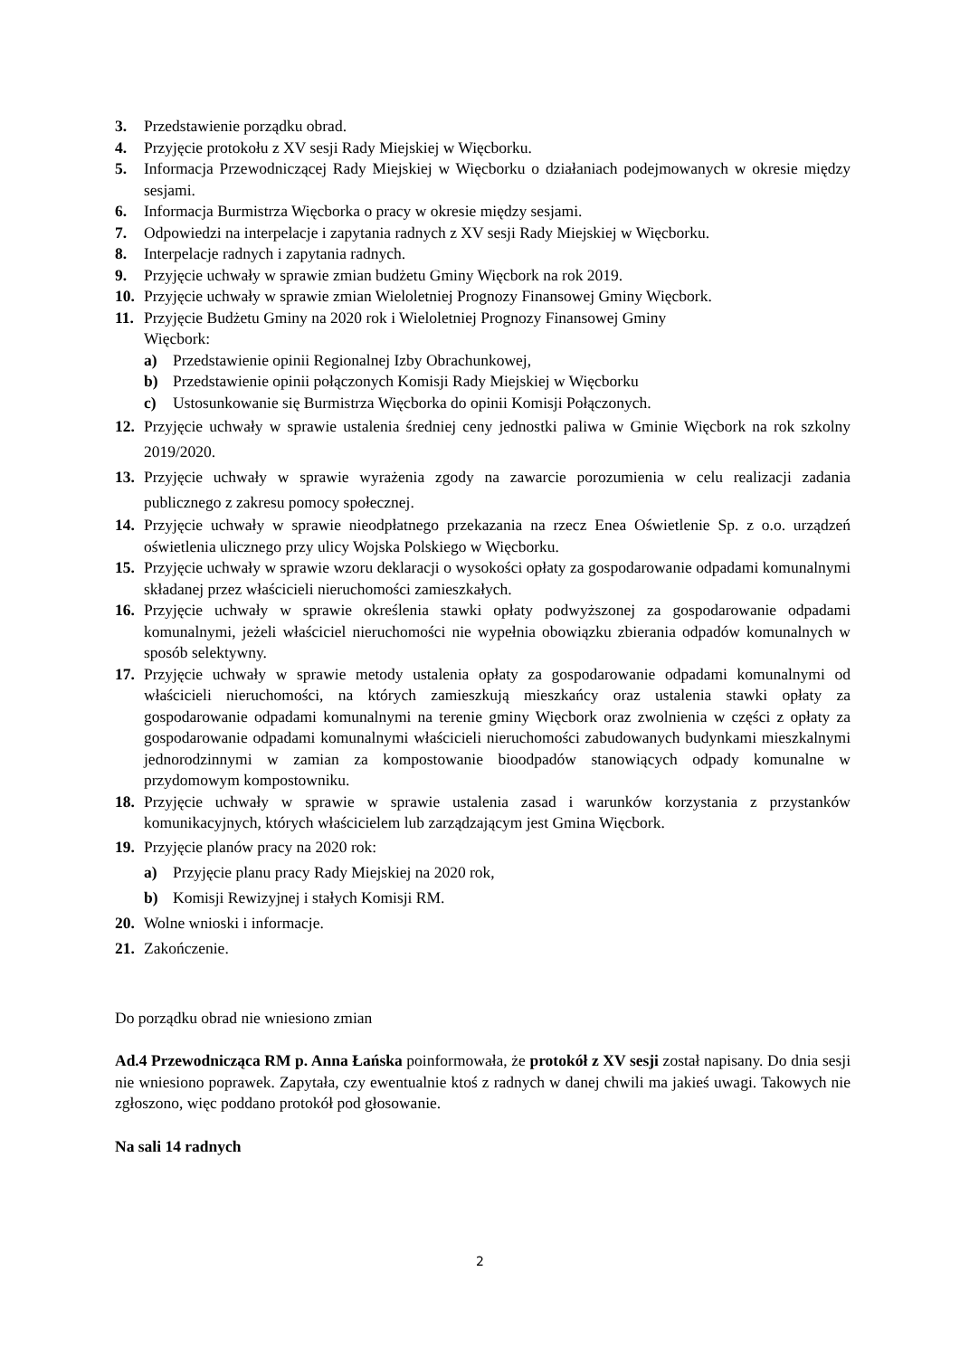3. Przedstawienie porządku obrad.
4. Przyjęcie protokołu z XV sesji Rady Miejskiej w Więcborku.
5. Informacja Przewodniczącej Rady Miejskiej w Więcborku o działaniach podejmowanych w okresie między sesjami.
6. Informacja Burmistrza Więcborka o pracy w okresie między sesjami.
7. Odpowiedzi na interpelacje i zapytania radnych z XV sesji Rady Miejskiej w Więcborku.
8. Interpelacje radnych i zapytania radnych.
9. Przyjęcie uchwały w sprawie zmian budżetu Gminy Więcbork na rok 2019.
10. Przyjęcie uchwały w sprawie zmian Wieloletniej Prognozy Finansowej Gminy Więcbork.
11. Przyjęcie Budżetu Gminy na 2020 rok i Wieloletniej Prognozy Finansowej Gminy
Więcbork:
a) Przedstawienie opinii Regionalnej Izby Obrachunkowej,
b) Przedstawienie opinii połączonych Komisji Rady Miejskiej w Więcborku
c) Ustosunkowanie się Burmistrza Więcborka do opinii Komisji Połączonych.
12. Przyjęcie uchwały w sprawie ustalenia średniej ceny jednostki paliwa w Gminie Więcbork na rok szkolny 2019/2020.
13. Przyjęcie uchwały w sprawie wyrażenia zgody na zawarcie porozumienia w celu realizacji zadania publicznego z zakresu pomocy społecznej.
14. Przyjęcie uchwały w sprawie nieodpłatnego przekazania na rzecz Enea Oświetlenie Sp. z o.o. urządzeń oświetlenia ulicznego przy ulicy Wojska Polskiego w Więcborku.
15. Przyjęcie uchwały w sprawie wzoru deklaracji o wysokości opłaty za gospodarowanie odpadami komunalnymi składanej przez właścicieli nieruchomości zamieszkałych.
16. Przyjęcie uchwały w sprawie określenia stawki opłaty podwyższonej za gospodarowanie odpadami komunalnymi, jeżeli właściciel nieruchomości nie wypełnia obowiązku zbierania odpadów komunalnych w sposób selektywny.
17. Przyjęcie uchwały w sprawie metody ustalenia opłaty za gospodarowanie odpadami komunalnymi od właścicieli nieruchomości, na których zamieszkują mieszkańcy oraz ustalenia stawki opłaty za gospodarowanie odpadami komunalnymi na terenie gminy Więcbork oraz zwolnienia w części z opłaty za gospodarowanie odpadami komunalnymi właścicieli nieruchomości zabudowanych budynkami mieszkalnymi jednorodzinnymi w zamian za kompostowanie bioodpadów stanowiących odpady komunalne w przydomowym kompostowniku.
18. Przyjęcie uchwały w sprawie w sprawie ustalenia zasad i warunków korzystania z przystanków komunikacyjnych, których właścicielem lub zarządzającym jest Gmina Więcbork.
19. Przyjęcie planów pracy na 2020 rok:
a) Przyjęcie planu pracy Rady Miejskiej na 2020 rok,
b) Komisji Rewizyjnej i stałych Komisji RM.
20. Wolne wnioski i informacje.
21. Zakończenie.
Do porządku obrad nie wniesiono zmian
Ad.4 Przewodnicząca RM p. Anna Łańska poinformowała, że protokół z XV sesji został napisany. Do dnia sesji nie wniesiono poprawek. Zapytała, czy ewentualnie ktoś z radnych w danej chwili ma jakieś uwagi. Takowych nie zgłoszono, więc poddano protokół pod głosowanie.
Na sali 14 radnych
2